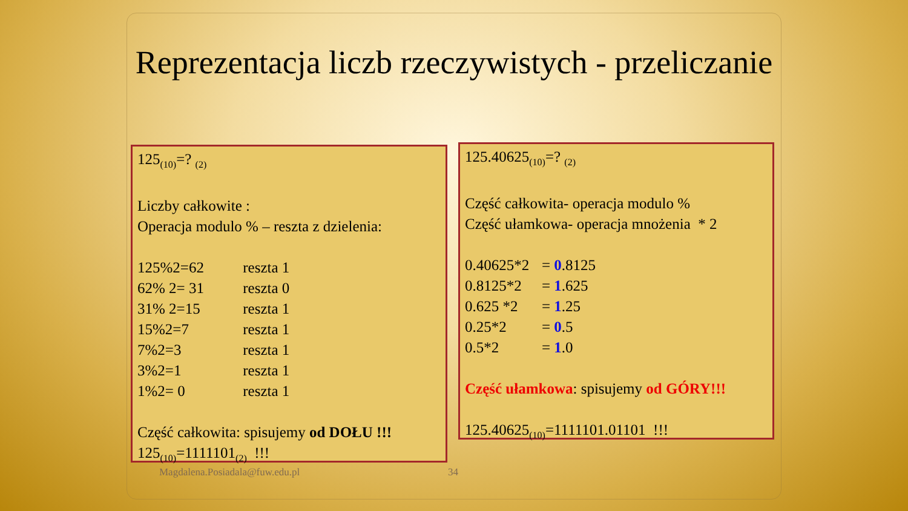Reprezentacja liczb rzeczywistych - przeliczanie
125<sub>(10)</sub>=? <sub>(2)</sub>
Liczby całkowite :
Operacja modulo % – reszta z dzielenia:
125%2=62 reszta 1
62% 2= 31 reszta 0
31% 2=15 reszta 1
15%2=7 reszta 1
7%2=3 reszta 1
3%2=1 reszta 1
1%2= 0 reszta 1
Część całkowita: spisujemy od DOŁU !!!
125<sub>(10)</sub>=1111101<sub>(2)</sub> !!!
125.40625<sub>(10)</sub>=? <sub>(2)</sub>
Część całkowita- operacja modulo %
Część ułamkowa- operacja mnożenia * 2
0.40625*2 = 0.8125
0.8125*2 = 1.625
0.625 *2 = 1.25
0.25*2 = 0.5
0.5*2 = 1.0
Część ułamkowa: spisujemy od GÓRY!!!
125.40625<sub>(10)</sub>=1111101.01101 !!!
Magdalena.Posiadala@fuw.edu.pl 34